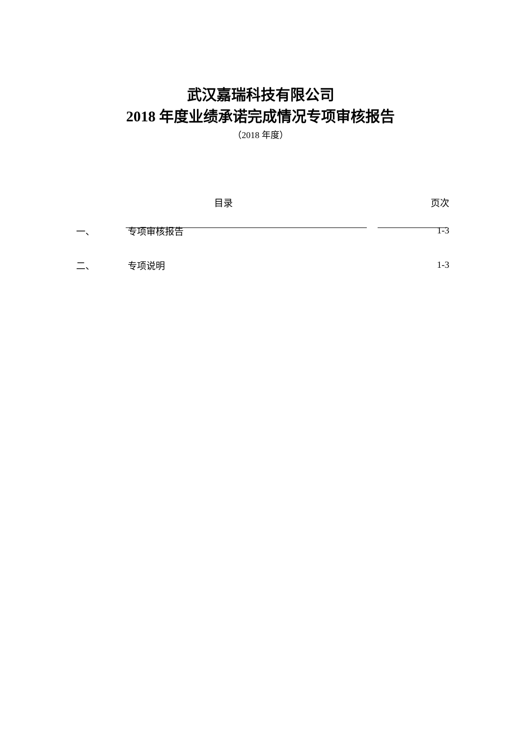武汉嘉瑞科技有限公司
2018 年度业绩承诺完成情况专项审核报告
（2018 年度）
| | 目录 | 页次 |
| --- | --- | --- |
| 一、 | 专项审核报告 | 1-3 |
| 二、 | 专项说明 | 1-3 |